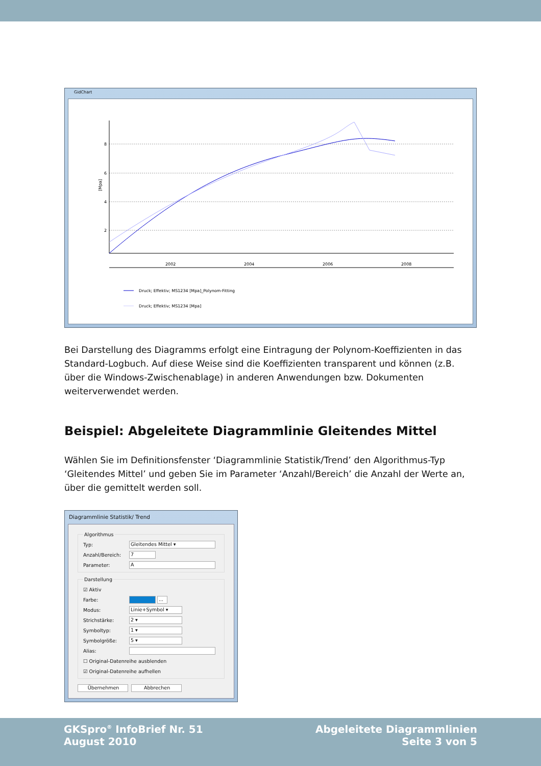GidChart
8
6
4
2
2002
2004
2006
2008
[Mpa]
Druck; Effektiv; MS1234 [Mpa]_Polynom-Fitting
Druck; Effektiv; MS1234 [Mpa]
Bei Darstellung des Diagramms erfolgt eine Eintragung der Polynom-Koeffizienten in das Standard-Logbuch. Auf diese Weise sind die Koeffizienten transparent und können (z.B. über die Windows-Zwischenablage) in anderen Anwendungen bzw. Dokumenten weiterverwendet werden.
Beispiel: Abgeleitete Diagrammlinie Gleitendes Mittel
Wählen Sie im Definitionsfenster ‘Diagrammlinie Statistik/Trend’ den Algorithmus-Typ ‘Gleitendes Mittel’ und geben Sie im Parameter ‘Anzahl/Bereich’ die Anzahl der Werte an, über die gemittelt werden soll.
Diagrammlinie Statistik/ Trend
Algorithmus
Typ:
Gleitendes Mittel ▾
Anzahl/Bereich:
7
Parameter:
A
Darstellung
☑ Aktiv
Farbe:
...
Modus:
Linie+Symbol ▾
Strichstärke:
2 ▾
Symboltyp:
1 ▾
Symbolgröße:
5 ▾
Alias:
☐ Original-Datenreihe ausblenden
☑ Original-Datenreihe aufhellen
Übernehmen Abbrechen
GKSpro<sup>®</sup> InfoBrief Nr. 51
August 2010
Abgeleitete Diagrammlinien
Seite 3 von 5